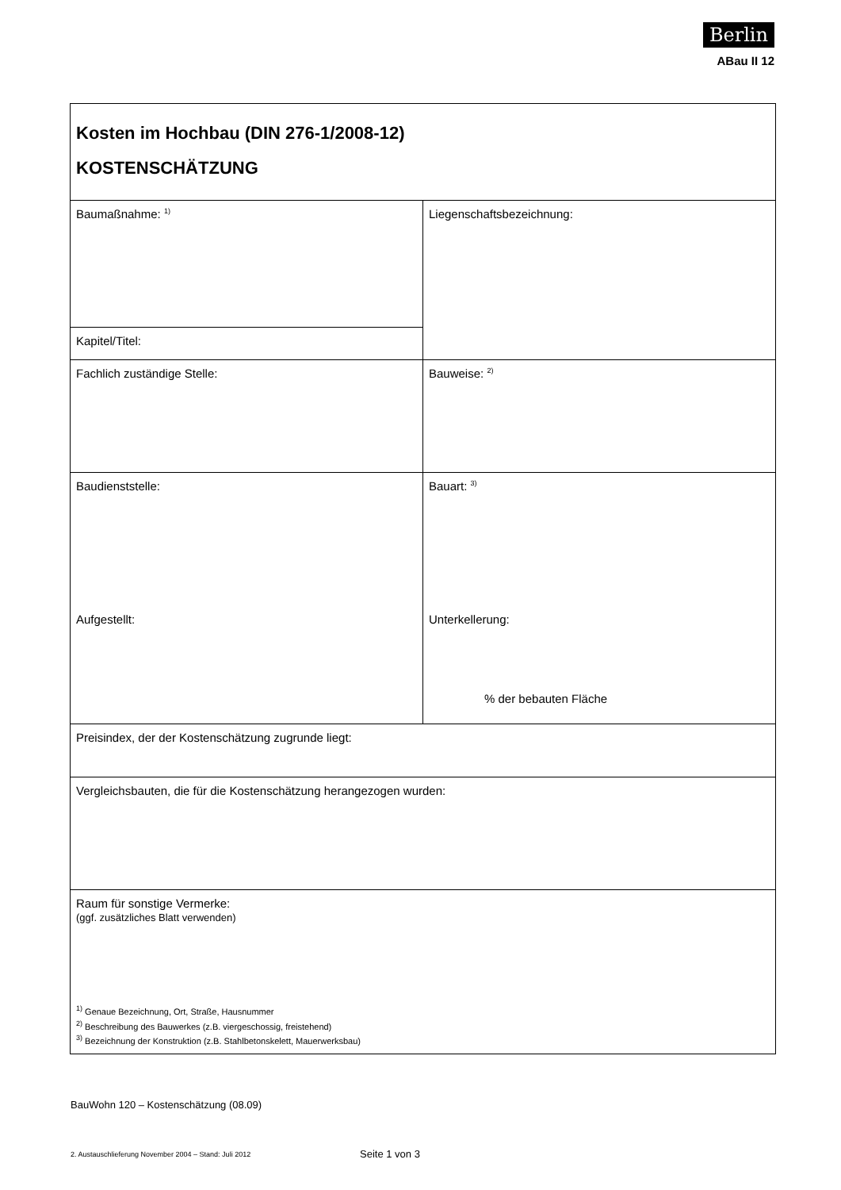Berlin
ABau II 12
| Kosten im Hochbau (DIN 276-1/2008-12) KOSTENSCHÄTZUNG | |
| Baumaßnahme: <sup>1)</sup> | Liegenschaftsbezeichnung: |
| Kapitel/Titel: | |
| Fachlich zuständige Stelle: | Bauweise: <sup>2)</sup> |
| Baudienststelle: Aufgestellt: | Bauart: <sup>3)</sup> Unterkellerung: % der bebauten Fläche |
| Preisindex, der der Kostenschätzung zugrunde liegt: | |
| Vergleichsbauten, die für die Kostenschätzung herangezogen wurden: | |
| Raum für sonstige Vermerke: (ggf. zusätzliches Blatt verwenden) <sup>1)</sup> Genaue Bezeichnung, Ort, Straße, Hausnummer <sup>2)</sup> Beschreibung des Bauwerkes (z.B. viergeschossig, freistehend) <sup>3)</sup> Bezeichnung der Konstruktion (z.B. Stahlbetonskelett, Mauerwerksbau) | |
BauWohn 120 – Kostenschätzung (08.09)
2. Austauschlieferung November 2004 – Stand: Juli 2012
Seite 1 von 3